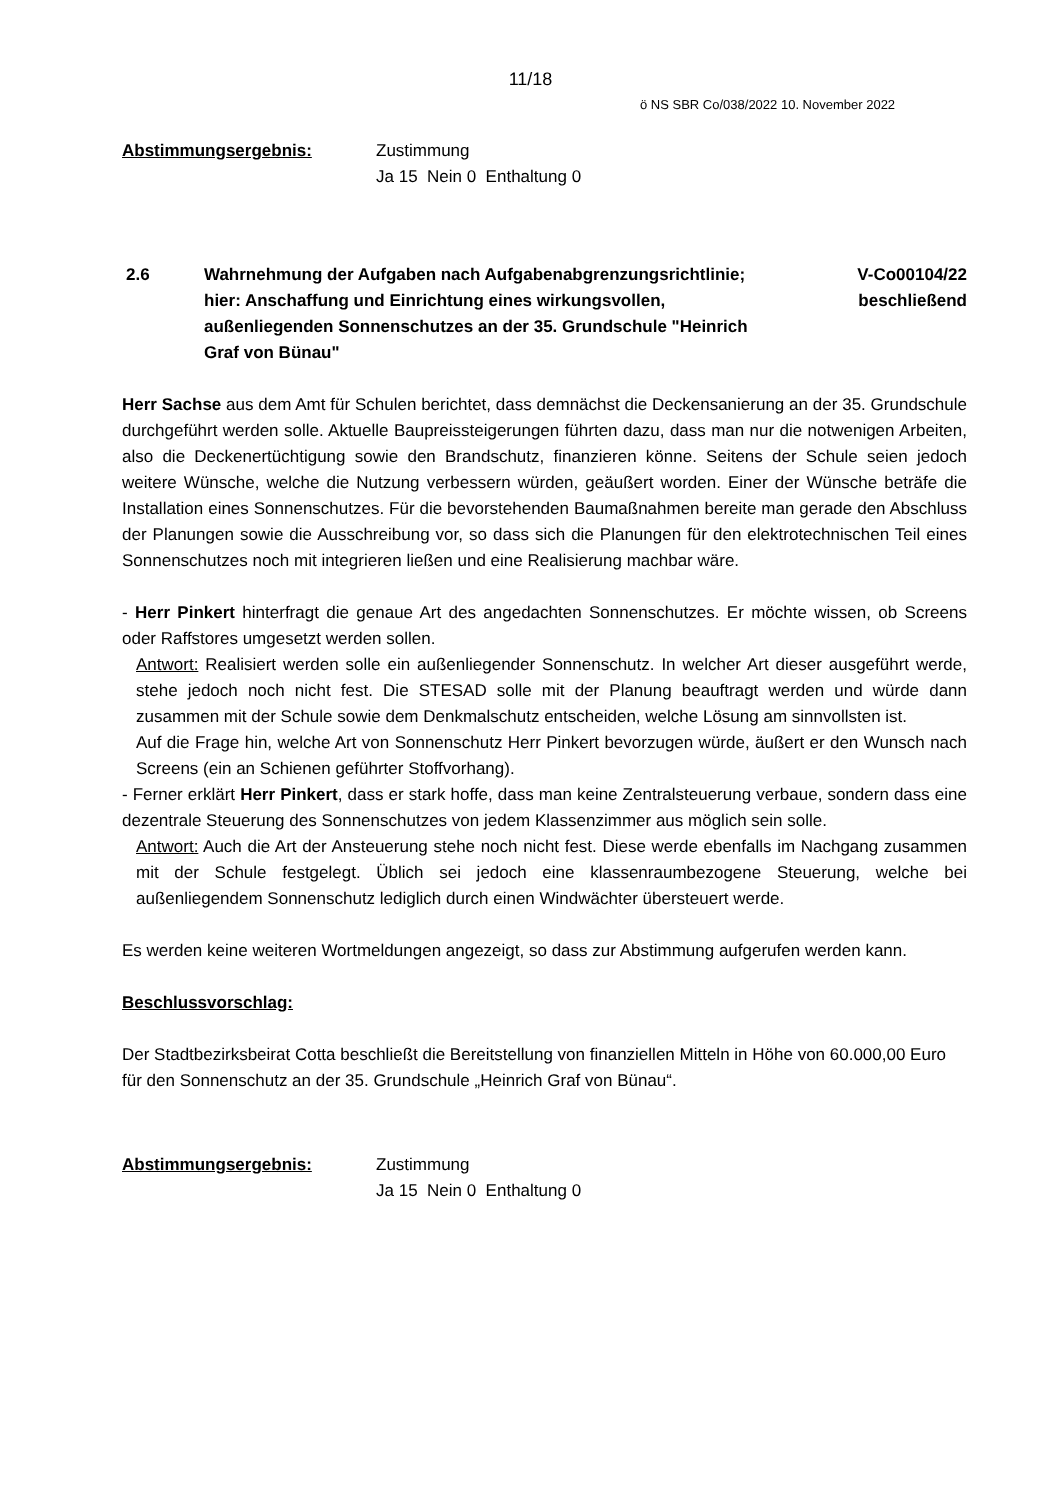11/18
ö NS SBR Co/038/2022 10. November 2022
Abstimmungsergebnis: Zustimmung
Ja 15 Nein 0 Enthaltung 0
2.6 Wahrnehmung der Aufgaben nach Aufgabenabgrenzungsrichtlinie; hier: Anschaffung und Einrichtung eines wirkungsvollen, außenliegenden Sonnenschutzes an der 35. Grundschule "Heinrich Graf von Bünau"
V-Co00104/22
beschließend
Herr Sachse aus dem Amt für Schulen berichtet, dass demnächst die Deckensanierung an der 35. Grundschule durchgeführt werden solle. Aktuelle Baupreissteigerungen führten dazu, dass man nur die notwenigen Arbeiten, also die Deckenertüchtigung sowie den Brandschutz, finanzieren könne. Seitens der Schule seien jedoch weitere Wünsche, welche die Nutzung verbessern würden, geäußert worden. Einer der Wünsche beträfe die Installation eines Sonnenschutzes. Für die bevorstehenden Baumaßnahmen bereite man gerade den Abschluss der Planungen sowie die Ausschreibung vor, so dass sich die Planungen für den elektrotechnischen Teil eines Sonnenschutzes noch mit integrieren ließen und eine Realisierung machbar wäre.
- Herr Pinkert hinterfragt die genaue Art des angedachten Sonnenschutzes. Er möchte wissen, ob Screens oder Raffstores umgesetzt werden sollen.
Antwort: Realisiert werden solle ein außenliegender Sonnenschutz. In welcher Art dieser ausgeführt werde, stehe jedoch noch nicht fest. Die STESAD solle mit der Planung beauftragt werden und würde dann zusammen mit der Schule sowie dem Denkmalschutz entscheiden, welche Lösung am sinnvollsten ist.
Auf die Frage hin, welche Art von Sonnenschutz Herr Pinkert bevorzugen würde, äußert er den Wunsch nach Screens (ein an Schienen geführter Stoffvorhang).
- Ferner erklärt Herr Pinkert, dass er stark hoffe, dass man keine Zentralsteuerung verbaue, sondern dass eine dezentrale Steuerung des Sonnenschutzes von jedem Klassenzimmer aus möglich sein solle.
Antwort: Auch die Art der Ansteuerung stehe noch nicht fest. Diese werde ebenfalls im Nachgang zusammen mit der Schule festgelegt. Üblich sei jedoch eine klassenraumbezogene Steuerung, welche bei außenliegendem Sonnenschutz lediglich durch einen Windwächter übersteuert werde.
Es werden keine weiteren Wortmeldungen angezeigt, so dass zur Abstimmung aufgerufen werden kann.
Beschlussvorschlag:
Der Stadtbezirksbeirat Cotta beschließt die Bereitstellung von finanziellen Mitteln in Höhe von 60.000,00 Euro für den Sonnenschutz an der 35. Grundschule „Heinrich Graf von Bünau“.
Abstimmungsergebnis: Zustimmung
Ja 15 Nein 0 Enthaltung 0